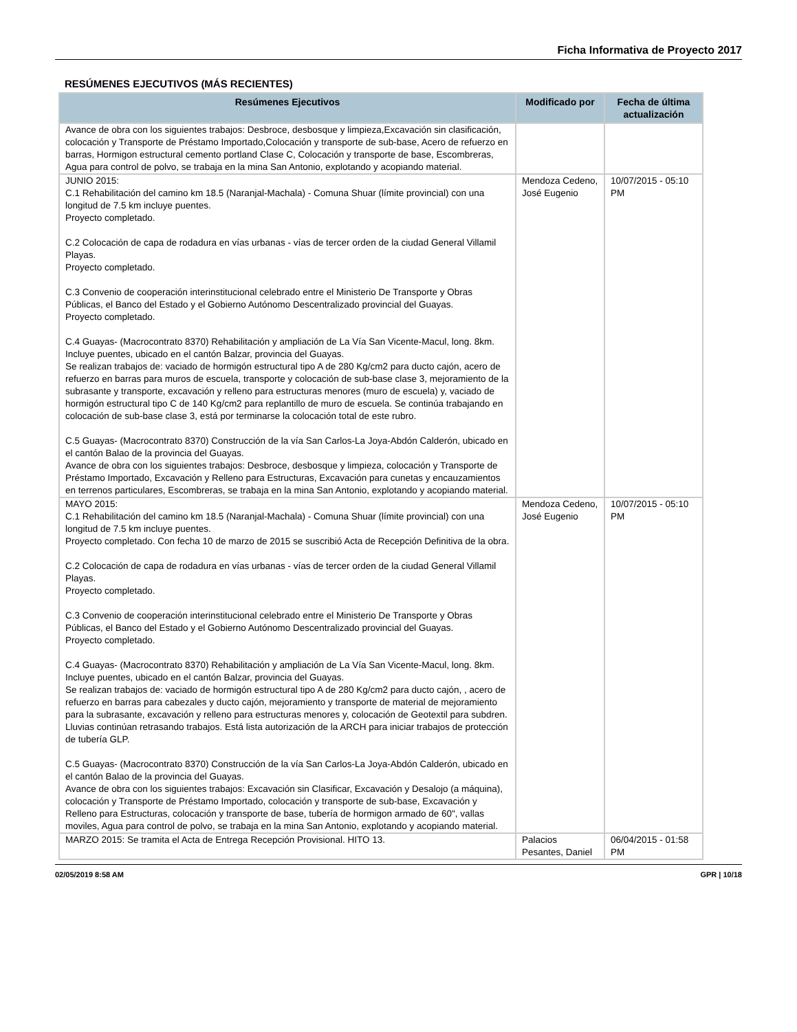Ficha Informativa de Proyecto 2017
RESÚMENES EJECUTIVOS (MÁS RECIENTES)
| Resúmenes Ejecutivos | Modificado por | Fecha de última actualización |
| --- | --- | --- |
| Avance de obra con los siguientes trabajos: Desbroce, desbosque y limpieza,Excavación sin clasificación, colocación y Transporte de Préstamo Importado,Colocación y transporte de sub-base, Acero de refuerzo en barras, Hormigon estructural cemento portland Clase C, Colocación y transporte de base, Escombreras, Agua para control de polvo, se trabaja en la mina San Antonio, explotando y acopiando material. | | |
| JUNIO 2015: C.1 Rehabilitación del camino km 18.5 (Naranjal-Machala) - Comuna Shuar (límite provincial) con una longitud de 7.5 km incluye puentes. Proyecto completado. C.2 Colocación de capa de rodadura en vías urbanas - vías de tercer orden de la ciudad General Villamil Playas. Proyecto completado. C.3 Convenio de cooperación interinstitucional celebrado entre el Ministerio De Transporte y Obras Públicas, el Banco del Estado y el Gobierno Autónomo Descentralizado provincial del Guayas. Proyecto completado. C.4 Guayas- (Macrocontrato 8370) Rehabilitación y ampliación de La Vía San Vicente-Macul, long. 8km. Incluye puentes, ubicado en el cantón Balzar, provincia del Guayas. Se realizan trabajos de: vaciado de hormigón estructural tipo A de 280 Kg/cm2 para ducto cajón, acero de refuerzo en barras para muros de escuela, transporte y colocación de sub-base clase 3, mejoramiento de la subrasante y transporte, excavación y relleno para estructuras menores (muro de escuela) y, vaciado de hormigón estructural tipo C de 140 Kg/cm2 para replantillo de muro de escuela. Se continúa trabajando en colocación de sub-base clase 3, está por terminarse la colocación total de este rubro. C.5 Guayas- (Macrocontrato 8370) Construcción de la vía San Carlos-La Joya-Abdón Calderón, ubicado en el cantón Balao de la provincia del Guayas. Avance de obra con los siguientes trabajos: Desbroce, desbosque y limpieza, colocación y Transporte de Préstamo Importado, Excavación y Relleno para Estructuras, Excavación para cunetas y encauzamientos en terrenos particulares, Escombreras, se trabaja en la mina San Antonio, explotando y acopiando material. | Mendoza Cedeno, José Eugenio | 10/07/2015 - 05:10 PM |
| MAYO 2015: C.1 Rehabilitación del camino km 18.5 (Naranjal-Machala) - Comuna Shuar (límite provincial) con una longitud de 7.5 km incluye puentes. Proyecto completado. Con fecha 10 de marzo de 2015 se suscribió Acta de Recepción Definitiva de la obra. C.2 Colocación de capa de rodadura en vías urbanas - vías de tercer orden de la ciudad General Villamil Playas. Proyecto completado. C.3 Convenio de cooperación interinstitucional celebrado entre el Ministerio De Transporte y Obras Públicas, el Banco del Estado y el Gobierno Autónomo Descentralizado provincial del Guayas. Proyecto completado. C.4 Guayas- (Macrocontrato 8370) Rehabilitación y ampliación de La Vía San Vicente-Macul, long. 8km. Incluye puentes, ubicado en el cantón Balzar, provincia del Guayas. Se realizan trabajos de: vaciado de hormigón estructural tipo A de 280 Kg/cm2 para ducto cajón, , acero de refuerzo en barras para cabezales y ducto cajón, mejoramiento y transporte de material de mejoramiento para la subrasante, excavación y relleno para estructuras menores y, colocación de Geotextil para subdren. Lluvias continúan retrasando trabajos. Está lista autorización de la ARCH para iniciar trabajos de protección de tubería GLP. C.5 Guayas- (Macrocontrato 8370) Construcción de la vía San Carlos-La Joya-Abdón Calderón, ubicado en el cantón Balao de la provincia del Guayas. Avance de obra con los siguientes trabajos: Excavación sin Clasificar, Excavación y Desalojo (a máquina), colocación y Transporte de Préstamo Importado, colocación y transporte de sub-base, Excavación y Relleno para Estructuras, colocación y transporte de base, tubería de hormigon armado de 60", vallas moviles, Agua para control de polvo, se trabaja en la mina San Antonio, explotando y acopiando material. | Mendoza Cedeno, José Eugenio | 10/07/2015 - 05:10 PM |
| MARZO 2015: Se tramita el Acta de Entrega Recepción Provisional. HITO 13. | Palacios Pesantes, Daniel | 06/04/2015 - 01:58 PM |
02/05/2019 8:58 AM GPR | 10/18